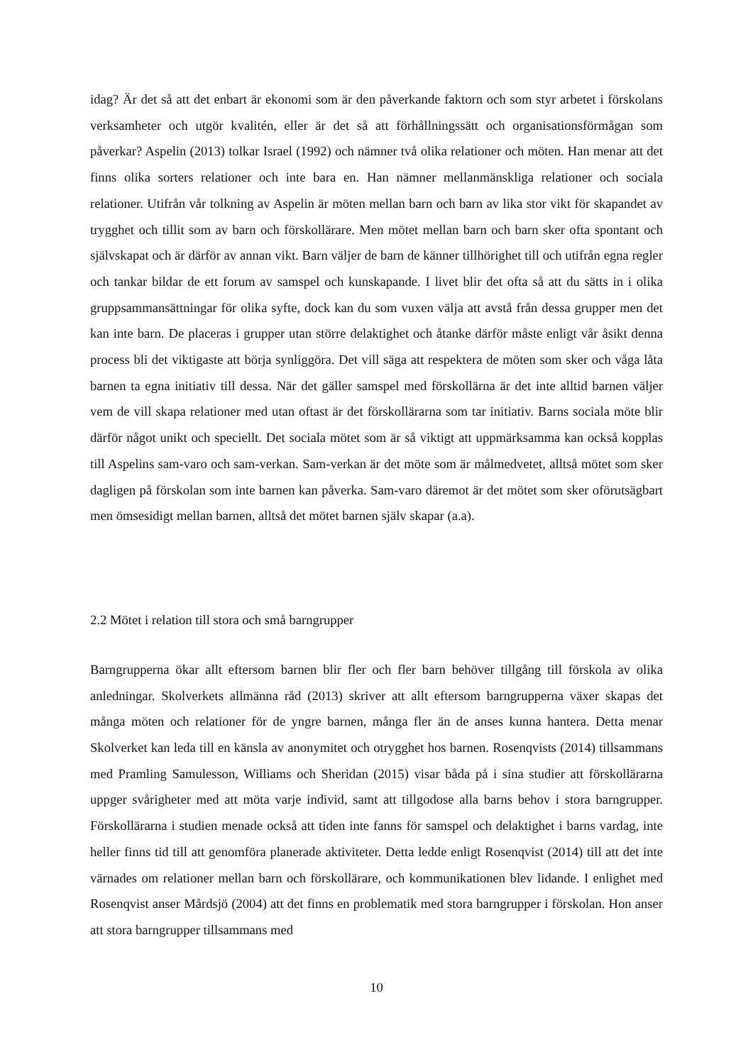idag? Är det så att det enbart är ekonomi som är den påverkande faktorn och som styr arbetet i förskolans verksamheter och utgör kvalitén, eller är det så att förhållningssätt och organisationsförmågan som påverkar? Aspelin (2013) tolkar Israel (1992) och nämner två olika relationer och möten. Han menar att det finns olika sorters relationer och inte bara en. Han nämner mellanmänskliga relationer och sociala relationer. Utifrån vår tolkning av Aspelin är möten mellan barn och barn av lika stor vikt för skapandet av trygghet och tillit som av barn och förskollärare. Men mötet mellan barn och barn sker ofta spontant och självskapat och är därför av annan vikt. Barn väljer de barn de känner tillhörighet till och utifrån egna regler och tankar bildar de ett forum av samspel och kunskapande. I livet blir det ofta så att du sätts in i olika gruppsammansättningar för olika syfte, dock kan du som vuxen välja att avstå från dessa grupper men det kan inte barn. De placeras i grupper utan större delaktighet och åtanke därför måste enligt vår åsikt denna process bli det viktigaste att börja synliggöra. Det vill säga att respektera de möten som sker och våga låta barnen ta egna initiativ till dessa. När det gäller samspel med förskollärna är det inte alltid barnen väljer vem de vill skapa relationer med utan oftast är det förskollärarna som tar initiativ. Barns sociala möte blir därför något unikt och speciellt. Det sociala mötet som är så viktigt att uppmärksamma kan också kopplas till Aspelins sam-varo och sam-verkan. Sam-verkan är det möte som är målmedvetet, alltså mötet som sker dagligen på förskolan som inte barnen kan påverka. Sam-varo däremot är det mötet som sker oförutsägbart men ömsesidigt mellan barnen, alltså det mötet barnen själv skapar (a.a).
2.2 Mötet i relation till stora och små barngrupper
Barngrupperna ökar allt eftersom barnen blir fler och fler barn behöver tillgång till förskola av olika anledningar. Skolverkets allmänna råd (2013) skriver att allt eftersom barngrupperna växer skapas det många möten och relationer för de yngre barnen, många fler än de anses kunna hantera. Detta menar Skolverket kan leda till en känsla av anonymitet och otrygghet hos barnen. Rosenqvists (2014) tillsammans med Pramling Samulesson, Williams och Sheridan (2015) visar båda på i sina studier att förskollärarna uppger svårigheter med att möta varje individ, samt att tillgodose alla barns behov i stora barngrupper. Förskollärarna i studien menade också att tiden inte fanns för samspel och delaktighet i barns vardag, inte heller finns tid till att genomföra planerade aktiviteter. Detta ledde enligt Rosenqvist (2014) till att det inte värnades om relationer mellan barn och förskollärare, och kommunikationen blev lidande. I enlighet med Rosenqvist anser Mårdsjö (2004) att det finns en problematik med stora barngrupper i förskolan. Hon anser att stora barngrupper tillsammans med
10